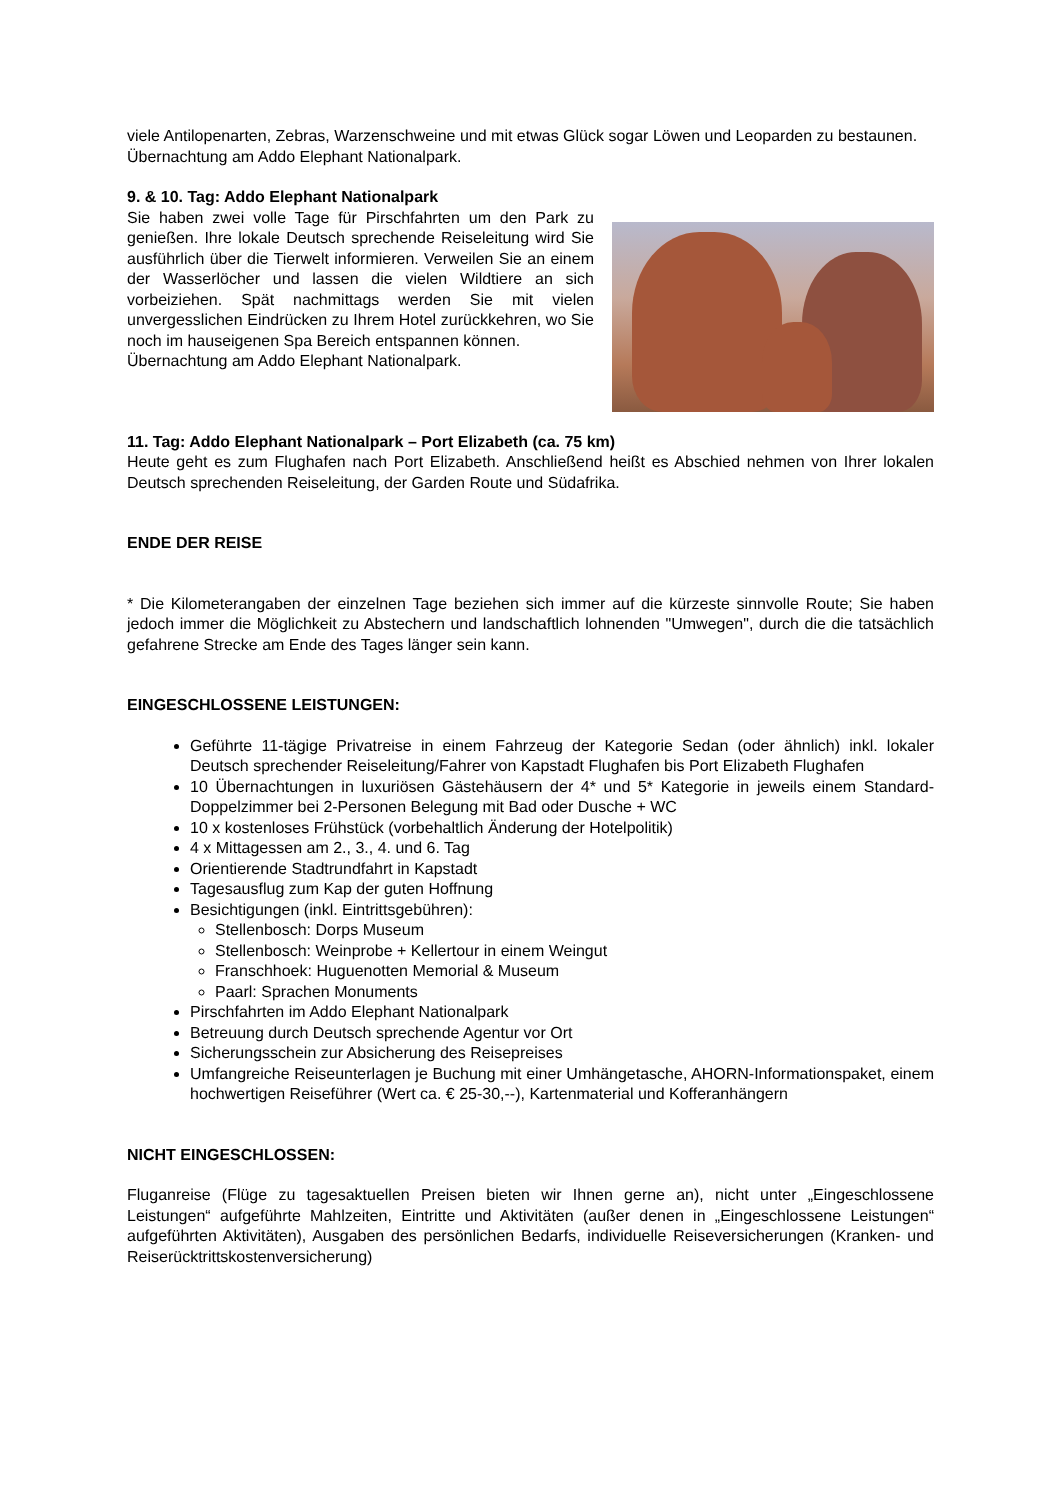viele Antilopenarten, Zebras, Warzenschweine und mit etwas Glück sogar Löwen und Leoparden zu bestaunen.
Übernachtung am Addo Elephant Nationalpark.
9. & 10. Tag: Addo Elephant Nationalpark
Sie haben zwei volle Tage für Pirschfahrten um den Park zu genießen. Ihre lokale Deutsch sprechende Reiseleitung wird Sie ausführlich über die Tierwelt informieren. Verweilen Sie an einem der Wasserlöcher und lassen die vielen Wildtiere an sich vorbeiziehen. Spät nachmittags werden Sie mit vielen unvergesslichen Eindrücken zu Ihrem Hotel zurückkehren, wo Sie noch im hauseigenen Spa Bereich entspannen können.
Übernachtung am Addo Elephant Nationalpark.
11. Tag: Addo Elephant Nationalpark – Port Elizabeth (ca. 75 km)
Heute geht es zum Flughafen nach Port Elizabeth. Anschließend heißt es Abschied nehmen von Ihrer lokalen Deutsch sprechenden Reiseleitung, der Garden Route und Südafrika.
ENDE DER REISE
* Die Kilometerangaben der einzelnen Tage beziehen sich immer auf die kürzeste sinnvolle Route; Sie haben jedoch immer die Möglichkeit zu Abstechern und landschaftlich lohnenden "Umwegen", durch die die tatsächlich gefahrene Strecke am Ende des Tages länger sein kann.
EINGESCHLOSSENE LEISTUNGEN:
Geführte 11-tägige Privatreise in einem Fahrzeug der Kategorie Sedan (oder ähnlich) inkl. lokaler Deutsch sprechender Reiseleitung/Fahrer von Kapstadt Flughafen bis Port Elizabeth Flughafen
10 Übernachtungen in luxuriösen Gästehäusern der 4* und 5* Kategorie in jeweils einem Standard-Doppelzimmer bei 2-Personen Belegung mit Bad oder Dusche + WC
10 x kostenloses Frühstück (vorbehaltlich Änderung der Hotelpolitik)
4 x Mittagessen am 2., 3., 4. und 6. Tag
Orientierende Stadtrundfahrt in Kapstadt
Tagesausflug zum Kap der guten Hoffnung
Besichtigungen (inkl. Eintrittsgebühren):
Stellenbosch: Dorps Museum
Stellenbosch: Weinprobe + Kellertour in einem Weingut
Franschhoek: Huguenotten Memorial & Museum
Paarl: Sprachen Monuments
Pirschfahrten im Addo Elephant Nationalpark
Betreuung durch Deutsch sprechende Agentur vor Ort
Sicherungsschein zur Absicherung des Reisepreises
Umfangreiche Reiseunterlagen je Buchung mit einer Umhängetasche, AHORN-Informationspaket, einem hochwertigen Reiseführer (Wert ca. € 25-30,--), Kartenmaterial und Kofferanhängern
NICHT EINGESCHLOSSEN:
Fluganreise (Flüge zu tagesaktuellen Preisen bieten wir Ihnen gerne an), nicht unter „Eingeschlossene Leistungen“ aufgeführte Mahlzeiten, Eintritte und Aktivitäten (außer denen in „Eingeschlossene Leistungen“ aufgeführten Aktivitäten), Ausgaben des persönlichen Bedarfs, individuelle Reiseversicherungen (Kranken- und Reiserücktrittskostenversicherung)